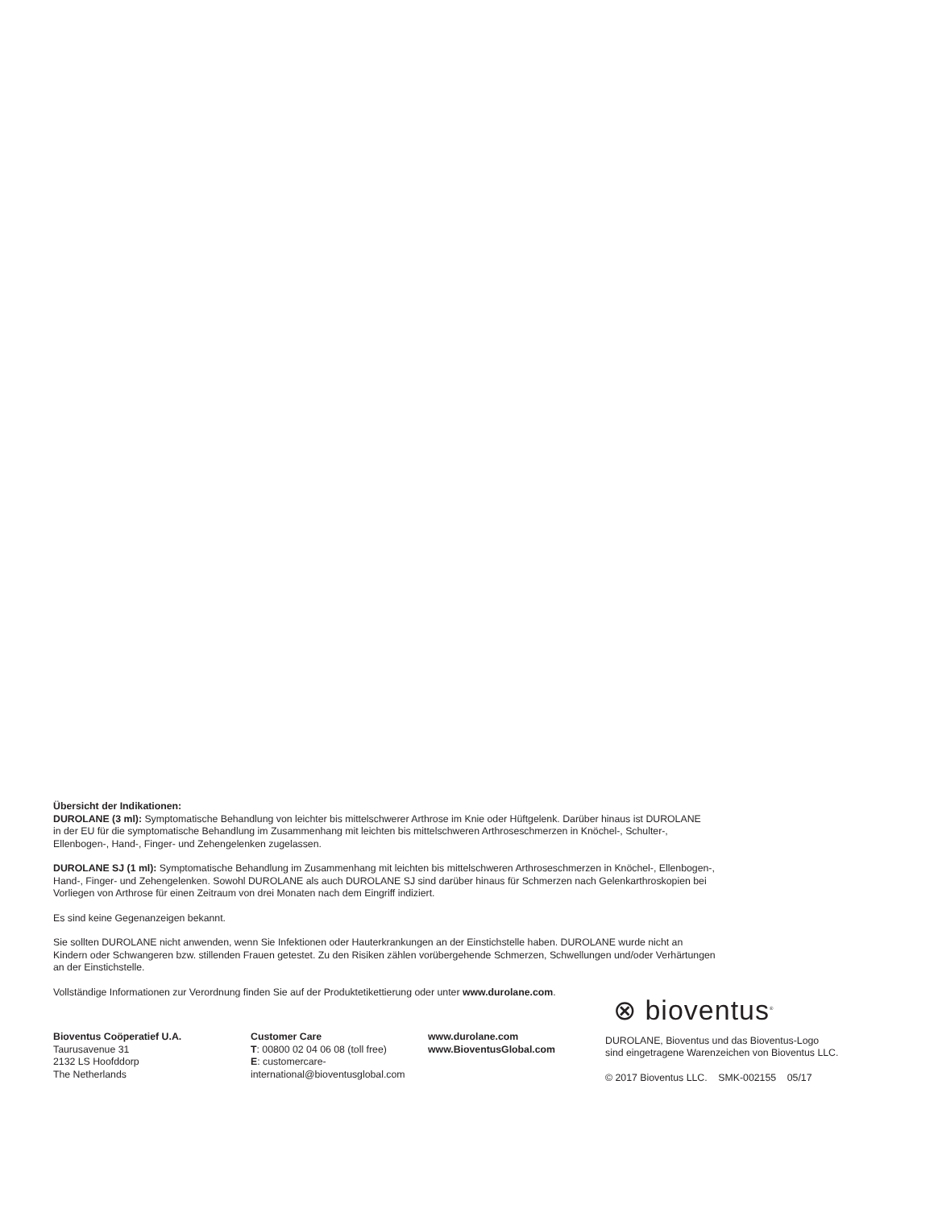Übersicht der Indikationen:
DUROLANE (3 ml): Symptomatische Behandlung von leichter bis mittelschwerer Arthrose im Knie oder Hüftgelenk. Darüber hinaus ist DUROLANE
in der EU für die symptomatische Behandlung im Zusammenhang mit leichten bis mittelschweren Arthroseschmerzen in Knöchel-, Schulter-,
Ellenbogen-, Hand-, Finger- und Zehengelenken zugelassen.
DUROLANE SJ (1 ml): Symptomatische Behandlung im Zusammenhang mit leichten bis mittelschweren Arthroseschmerzen in Knöchel-, Ellenbogen-,
Hand-, Finger- und Zehengelenken. Sowohl DUROLANE als auch DUROLANE SJ sind darüber hinaus für Schmerzen nach Gelenkarthroskopien bei
Vorliegen von Arthrose für einen Zeitraum von drei Monaten nach dem Eingriff indiziert.
Es sind keine Gegenanzeigen bekannt.
Sie sollten DUROLANE nicht anwenden, wenn Sie Infektionen oder Hauterkrankungen an der Einstichstelle haben. DUROLANE wurde nicht an
Kindern oder Schwangeren bzw. stillenden Frauen getestet. Zu den Risiken zählen vorübergehende Schmerzen, Schwellungen und/oder Verhärtungen
an der Einstichstelle.
Vollständige Informationen zur Verordnung finden Sie auf der Produktetikettierung oder unter www.durolane.com.
Bioventus Coöperatief U.A.
Taurusavenue 31
2132 LS Hoofddorp
The Netherlands
Customer Care
T: 00800 02 04 06 08 (toll free)
E: customercare-international@bioventusglobal.com
www.durolane.com
www.BioventusGlobal.com
⊗ bioventus<sup>®</sup>
DUROLANE, Bioventus und das Bioventus-Logo
sind eingetragene Warenzeichen von Bioventus LLC.
© 2017 Bioventus LLC. SMK-002155 05/17